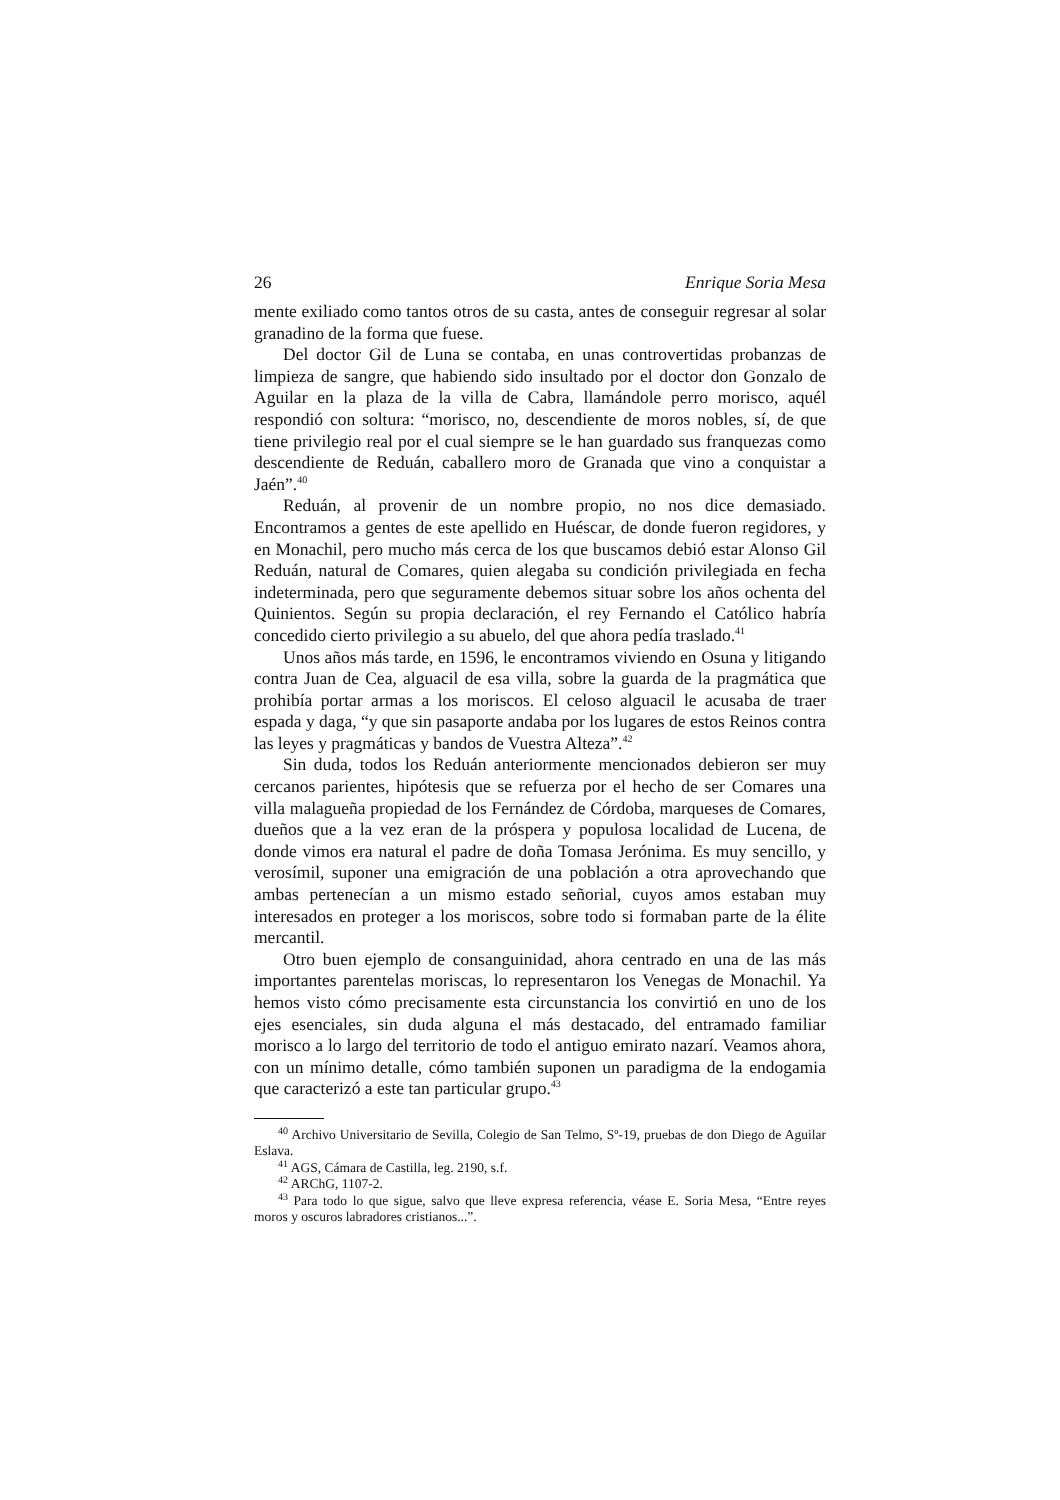26 Enrique Soria Mesa
mente exiliado como tantos otros de su casta, antes de conseguir regresar al solar granadino de la forma que fuese.
Del doctor Gil de Luna se contaba, en unas controvertidas probanzas de limpieza de sangre, que habiendo sido insultado por el doctor don Gonzalo de Aguilar en la plaza de la villa de Cabra, llamándole perro morisco, aquél respondió con soltura: “morisco, no, descendiente de moros nobles, sí, de que tiene privilegio real por el cual siempre se le han guardado sus franquezas como descendiente de Reduán, caballero moro de Granada que vino a conquistar a Jaén”.<sup>40</sup>
Reduán, al provenir de un nombre propio, no nos dice demasiado. Encontramos a gentes de este apellido en Huéscar, de donde fueron regidores, y en Monachil, pero mucho más cerca de los que buscamos debió estar Alonso Gil Reduán, natural de Comares, quien alegaba su condición privilegiada en fecha indeterminada, pero que seguramente debemos situar sobre los años ochenta del Quinientos. Según su propia declaración, el rey Fernando el Católico habría concedido cierto privilegio a su abuelo, del que ahora pedía traslado.<sup>41</sup>
Unos años más tarde, en 1596, le encontramos viviendo en Osuna y litigando contra Juan de Cea, alguacil de esa villa, sobre la guarda de la pragmática que prohibía portar armas a los moriscos. El celoso alguacil le acusaba de traer espada y daga, “y que sin pasaporte andaba por los lugares de estos Reinos contra las leyes y pragmáticas y bandos de Vuestra Alteza”.<sup>42</sup>
Sin duda, todos los Reduán anteriormente mencionados debieron ser muy cercanos parientes, hipótesis que se refuerza por el hecho de ser Comares una villa malagueña propiedad de los Fernández de Córdoba, marqueses de Comares, dueños que a la vez eran de la próspera y populosa localidad de Lucena, de donde vimos era natural el padre de doña Tomasa Jerónima. Es muy sencillo, y verosímil, suponer una emigración de una población a otra aprovechando que ambas pertenecían a un mismo estado señorial, cuyos amos estaban muy interesados en proteger a los moriscos, sobre todo si formaban parte de la élite mercantil.
Otro buen ejemplo de consanguinidad, ahora centrado en una de las más importantes parentelas moriscas, lo representaron los Venegas de Monachil. Ya hemos visto cómo precisamente esta circunstancia los convirtió en uno de los ejes esenciales, sin duda alguna el más destacado, del entramado familiar morisco a lo largo del territorio de todo el antiguo emirato nazarí. Veamos ahora, con un mínimo detalle, cómo también suponen un paradigma de la endogamia que caracterizó a este tan particular grupo.<sup>43</sup>
<sup>40</sup> Archivo Universitario de Sevilla, Colegio de San Telmo, Sº-19, pruebas de don Diego de Aguilar Eslava.
<sup>41</sup> AGS, Cámara de Castilla, leg. 2190, s.f.
<sup>42</sup> ARChG, 1107-2.
<sup>43</sup> Para todo lo que sigue, salvo que lleve expresa referencia, véase E. Soria Mesa, “Entre reyes moros y oscuros labradores cristianos...”.